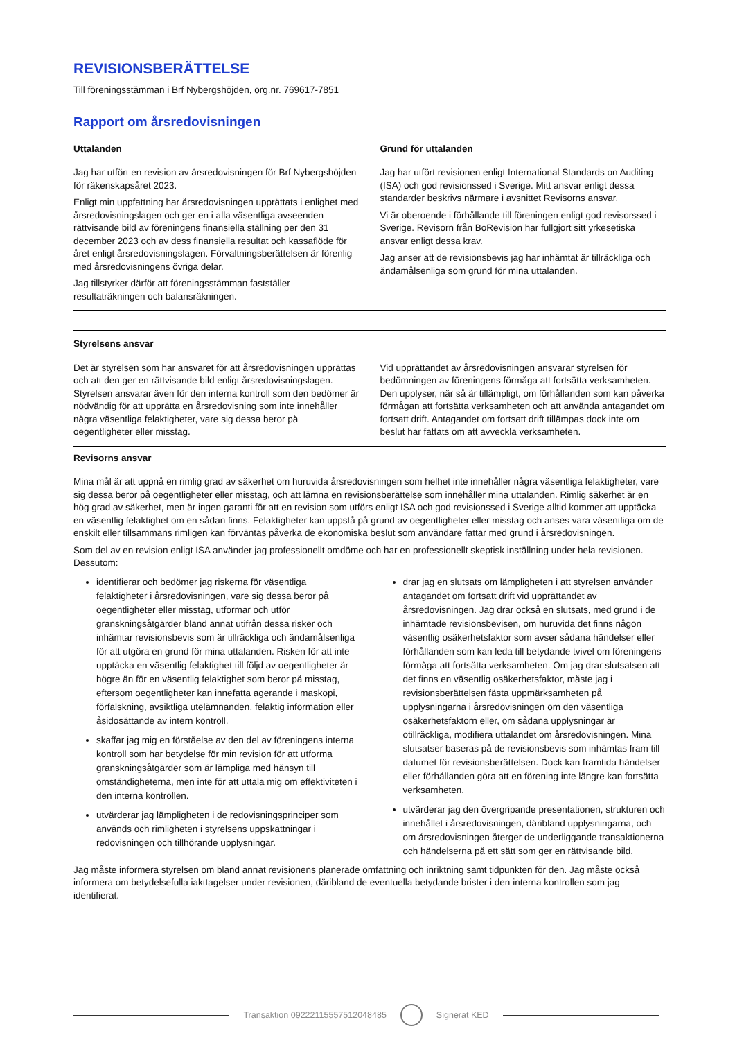REVISIONSBERÄTTELSE
Till föreningsstämman i Brf Nybergshöjden, org.nr. 769617-7851
Rapport om årsredovisningen
Uttalanden
Jag har utfört en revision av årsredovisningen för Brf Nybergshöjden för räkenskapsåret 2023.
Enligt min uppfattning har årsredovisningen upprättats i enlighet med årsredovisningslagen och ger en i alla väsentliga avseenden rättvisande bild av föreningens finansiella ställning per den 31 december 2023 och av dess finansiella resultat och kassaflöde för året enligt årsredovisningslagen. Förvaltningsberättelsen är förenlig med årsredovisningens övriga delar.
Jag tillstyrker därför att föreningsstämman fastställer resultaträkningen och balansräkningen.
Grund för uttalanden
Jag har utfört revisionen enligt International Standards on Auditing (ISA) och god revisionssed i Sverige. Mitt ansvar enligt dessa standarder beskrivs närmare i avsnittet Revisorns ansvar.
Vi är oberoende i förhållande till föreningen enligt god revisorssed i Sverige. Revisorn från BoRevision har fullgjort sitt yrkesetiska ansvar enligt dessa krav.
Jag anser att de revisionsbevis jag har inhämtat är tillräckliga och ändamålsenliga som grund för mina uttalanden.
Styrelsens ansvar
Det är styrelsen som har ansvaret för att årsredovisningen upprättas och att den ger en rättvisande bild enligt årsredovisningslagen. Styrelsen ansvarar även för den interna kontroll som den bedömer är nödvändig för att upprätta en årsredovisning som inte innehåller några väsentliga felaktigheter, vare sig dessa beror på oegentligheter eller misstag.
Vid upprättandet av årsredovisningen ansvarar styrelsen för bedömningen av föreningens förmåga att fortsätta verksamheten. Den upplyser, när så är tillämpligt, om förhållanden som kan påverka förmågan att fortsätta verksamheten och att använda antagandet om fortsatt drift. Antagandet om fortsatt drift tillämpas dock inte om beslut har fattats om att avveckla verksamheten.
Revisorns ansvar
Mina mål är att uppnå en rimlig grad av säkerhet om huruvida årsredovisningen som helhet inte innehåller några väsentliga felaktigheter, vare sig dessa beror på oegentligheter eller misstag, och att lämna en revisionsberättelse som innehåller mina uttalanden. Rimlig säkerhet är en hög grad av säkerhet, men är ingen garanti för att en revision som utförs enligt ISA och god revisionssed i Sverige alltid kommer att upptäcka en väsentlig felaktighet om en sådan finns. Felaktigheter kan uppstå på grund av oegentligheter eller misstag och anses vara väsentliga om de enskilt eller tillsammans rimligen kan förväntas påverka de ekonomiska beslut som användare fattar med grund i årsredovisningen.
Som del av en revision enligt ISA använder jag professionellt omdöme och har en professionellt skeptisk inställning under hela revisionen. Dessutom:
identifierar och bedömer jag riskerna för väsentliga felaktigheter i årsredovisningen, vare sig dessa beror på oegentligheter eller misstag, utformar och utför granskningsåtgärder bland annat utifrån dessa risker och inhämtar revisionsbevis som är tillräckliga och ändamålsenliga för att utgöra en grund för mina uttalanden. Risken för att inte upptäcka en väsentlig felaktighet till följd av oegentligheter är högre än för en väsentlig felaktighet som beror på misstag, eftersom oegentligheter kan innefatta agerande i maskopi, förfalskning, avsiktliga utelämnanden, felaktig information eller åsidosättande av intern kontroll.
skaffar jag mig en förståelse av den del av föreningens interna kontroll som har betydelse för min revision för att utforma granskningsåtgärder som är lämpliga med hänsyn till omständigheterna, men inte för att uttala mig om effektiviteten i den interna kontrollen.
utvärderar jag lämpligheten i de redovisningsprinciper som används och rimligheten i styrelsens uppskattningar i redovisningen och tillhörande upplysningar.
drar jag en slutsats om lämpligheten i att styrelsen använder antagandet om fortsatt drift vid upprättandet av årsredovisningen. Jag drar också en slutsats, med grund i de inhämtade revisionsbevisen, om huruvida det finns någon väsentlig osäkerhetsfaktor som avser sådana händelser eller förhållanden som kan leda till betydande tvivel om föreningens förmåga att fortsätta verksamheten. Om jag drar slutsatsen att det finns en väsentlig osäkerhetsfaktor, måste jag i revisionsberättelsen fästa uppmärksamheten på upplysningarna i årsredovisningen om den väsentliga osäkerhetsfaktorn eller, om sådana upplysningar är otillräckliga, modifiera uttalandet om årsredovisningen. Mina slutsatser baseras på de revisionsbevis som inhämtas fram till datumet för revisionsberättelsen. Dock kan framtida händelser eller förhållanden göra att en förening inte längre kan fortsätta verksamheten.
utvärderar jag den övergripande presentationen, strukturen och innehållet i årsredovisningen, däribland upplysningarna, och om årsredovisningen återger de underliggande transaktionerna och händelserna på ett sätt som ger en rättvisande bild.
Jag måste informera styrelsen om bland annat revisionens planerade omfattning och inriktning samt tidpunkten för den. Jag måste också informera om betydelsefulla iakttagelser under revisionen, däribland de eventuella betydande brister i den interna kontrollen som jag identifierat.
Transaktion 09222115557512048485
Signerat KED